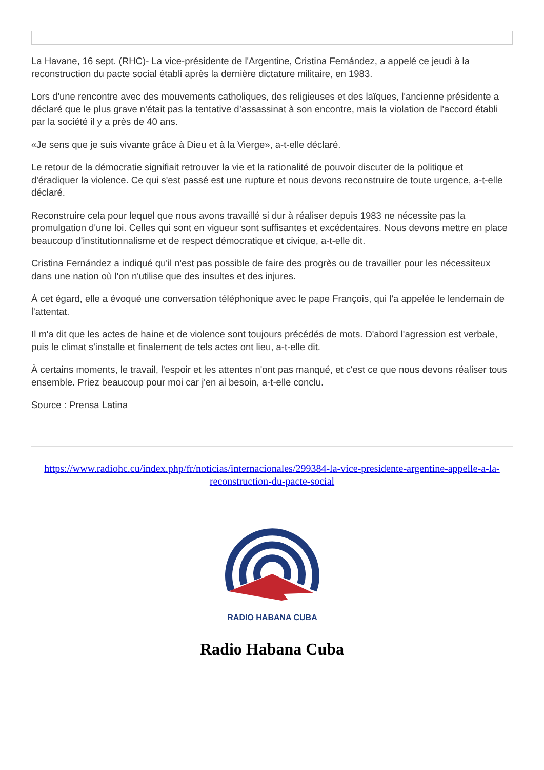La Havane, 16 sept. (RHC)- La vice-présidente de l'Argentine, Cristina Fernández, a appelé ce jeudi à la reconstruction du pacte social établi après la dernière dictature militaire, en 1983.
Lors d'une rencontre avec des mouvements catholiques, des religieuses et des laïques, l'ancienne présidente a déclaré que le plus grave n'était pas la tentative d’assassinat à son encontre, mais la violation de l'accord établi par la société il y a près de 40 ans.
«Je sens que je suis vivante grâce à Dieu et à la Vierge», a-t-elle déclaré.
Le retour de la démocratie signifiait retrouver la vie et la rationalité de pouvoir discuter de la politique et d'éradiquer la violence. Ce qui s'est passé est une rupture et nous devons reconstruire de toute urgence, a-t-elle déclaré.
Reconstruire cela pour lequel que nous avons travaillé si dur à réaliser depuis 1983 ne nécessite pas la promulgation d'une loi. Celles qui sont en vigueur sont suffisantes et excédentaires. Nous devons mettre en place beaucoup d'institutionnalisme et de respect démocratique et civique, a-t-elle dit.
Cristina Fernández a indiqué qu'il n'est pas possible de faire des progrès ou de travailler pour les nécessiteux dans une nation où l'on n'utilise que des insultes et des injures.
À cet égard, elle a évoqué une conversation téléphonique avec le pape François, qui l'a appelée le lendemain de l'attentat.
Il m'a dit que les actes de haine et de violence sont toujours précédés de mots. D'abord l'agression est verbale, puis le climat s'installe et finalement de tels actes ont lieu, a-t-elle dit.
À certains moments, le travail, l'espoir et les attentes n'ont pas manqué, et c'est ce que nous devons réaliser tous ensemble. Priez beaucoup pour moi car j'en ai besoin, a-t-elle conclu.
Source : Prensa Latina
https://www.radiohc.cu/index.php/fr/noticias/internacionales/299384-la-vice-presidente-argentine-appelle-a-la-reconstruction-du-pacte-social
RADIO HABANA CUBA
Radio Habana Cuba